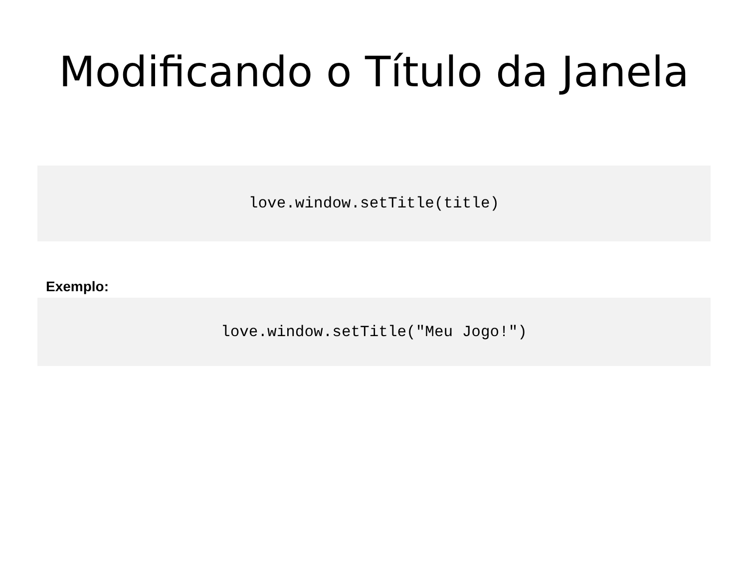Modificando o Título da Janela
love.window.setTitle(title)
Exemplo:
love.window.setTitle("Meu Jogo!")